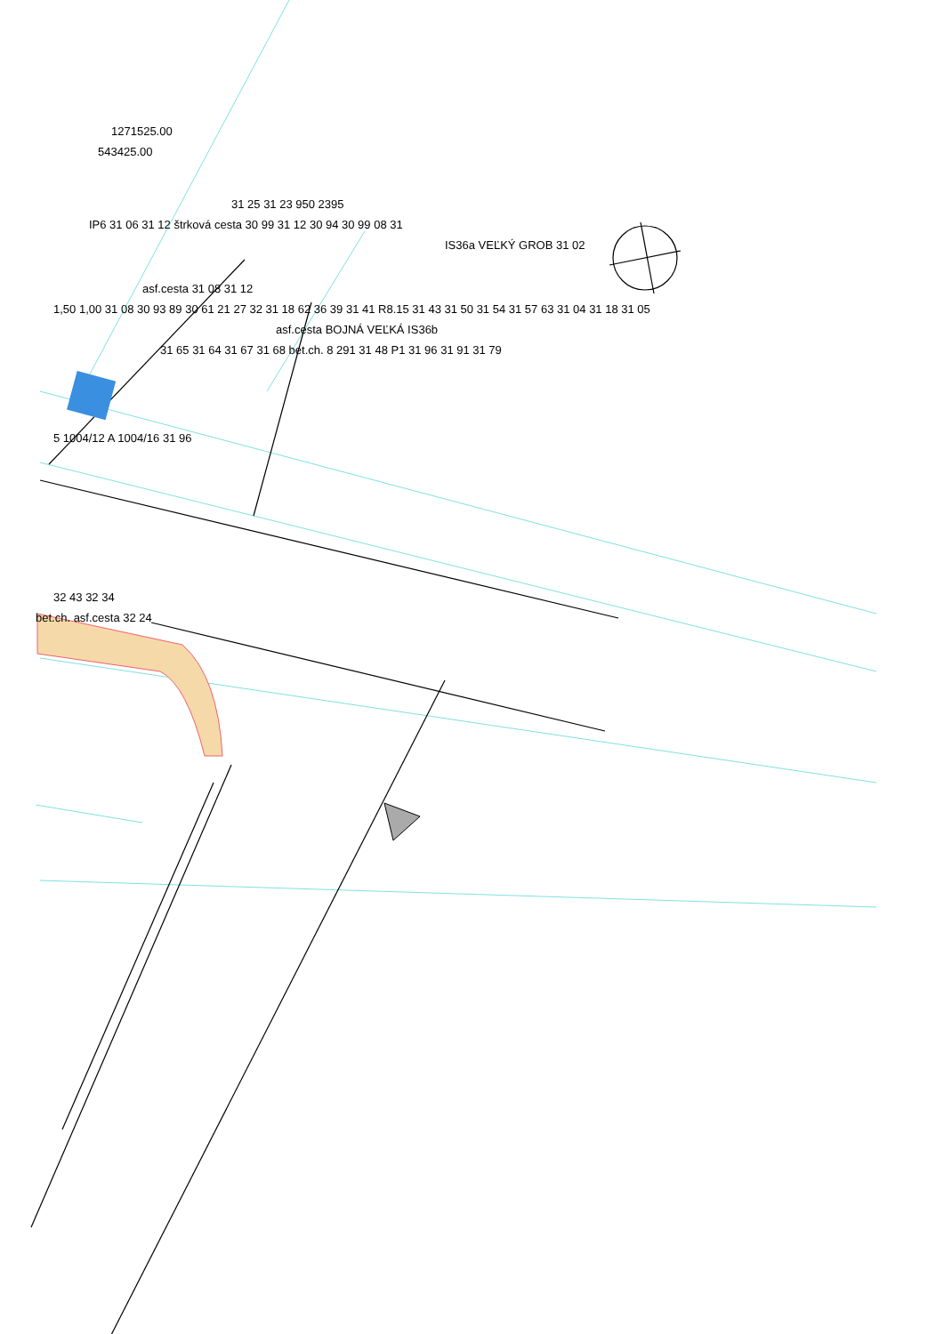1271525.00
543425.00
31 25 31 23 950 2395
IP6 31 06 31 12 štrková cesta 30 99 31 12 30 94 30 99 08 31
IS36a VEĽKÝ GROB 31 02
asf.cesta 31 08 31 12
1,50 1,00 31 08 30 93 89 30 61 21 27 32 31 18 62 36 39 31 41 R8.15 31 43 31 50 31 54 31 57 63 31 04 31 18 31 05
asf.cesta BOJNÁ VEĽKÁ IS36b
31 65 31 64 31 67 31 68 bet.ch. 8 291 31 48 P1 31 96 31 91 31 79
5 1004/12 A 1004/16 31 96
32 43 32 34
bet.ch. asf.cesta 32 24